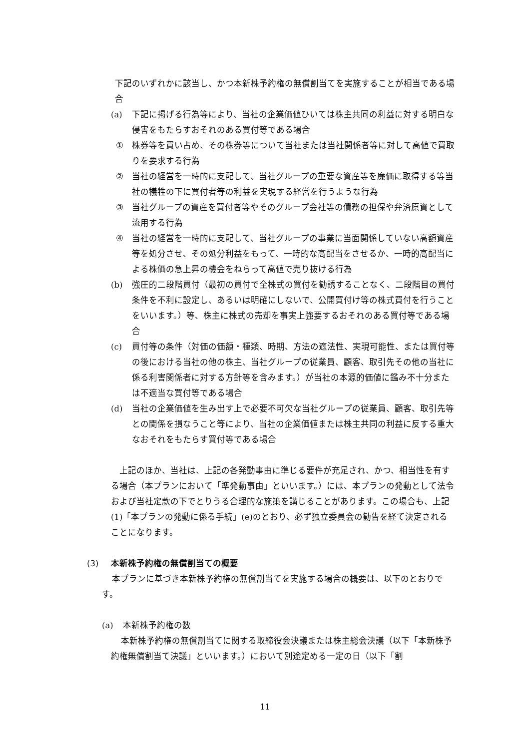下記のいずれかに該当し、かつ本新株予約権の無償割当てを実施することが相当である場合
(a) 下記に掲げる行為等により、当社の企業価値ひいては株主共同の利益に対する明白な侵害をもたらすおそれのある買付等である場合
① 株券等を買い占め、その株券等について当社または当社関係者等に対して高値で買取りを要求する行為
② 当社の経営を一時的に支配して、当社グループの重要な資産等を廉価に取得する等当社の犠牲の下に買付者等の利益を実現する経営を行うような行為
③ 当社グループの資産を買付者等やそのグループ会社等の債務の担保や弁済原資として流用する行為
④ 当社の経営を一時的に支配して、当社グループの事業に当面関係していない高額資産等を処分させ、その処分利益をもって、一時的な高配当をさせるか、一時的高配当による株価の急上昇の機会をねらって高値で売り抜ける行為
(b) 強圧的二段階買付（最初の買付で全株式の買付を勧誘することなく、二段階目の買付条件を不利に設定し、あるいは明確にしないで、公開買付け等の株式買付を行うことをいいます。）等、株主に株式の売却を事実上強要するおそれのある買付等である場合
(c) 買付等の条件（対価の価額・種類、時期、方法の適法性、実現可能性、または買付等の後における当社の他の株主、当社グループの従業員、顧客、取引先その他の当社に係る利害関係者に対する方針等を含みます。）が当社の本源的価値に鑑み不十分または不適当な買付等である場合
(d) 当社の企業価値を生み出す上で必要不可欠な当社グループの従業員、顧客、取引先等との関係を損なうこと等により、当社の企業価値または株主共同の利益に反する重大なおそれをもたらす買付等である場合
上記のほか、当社は、上記の各発動事由に準じる要件が充足され、かつ、相当性を有する場合（本プランにおいて「準発動事由」といいます。）には、本プランの発動として法令および当社定款の下でとりうる合理的な施策を講じることがあります。この場合も、上記(1)「本プランの発動に係る手続」(e)のとおり、必ず独立委員会の勧告を経て決定されることになります。
(3) 本新株予約権の無償割当ての概要
本プランに基づき本新株予約権の無償割当てを実施する場合の概要は、以下のとおりです。
(a) 本新株予約権の数
本新株予約権の無償割当てに関する取締役会決議または株主総会決議（以下「本新株予約権無償割当て決議」といいます。）において別途定める一定の日（以下「割
11